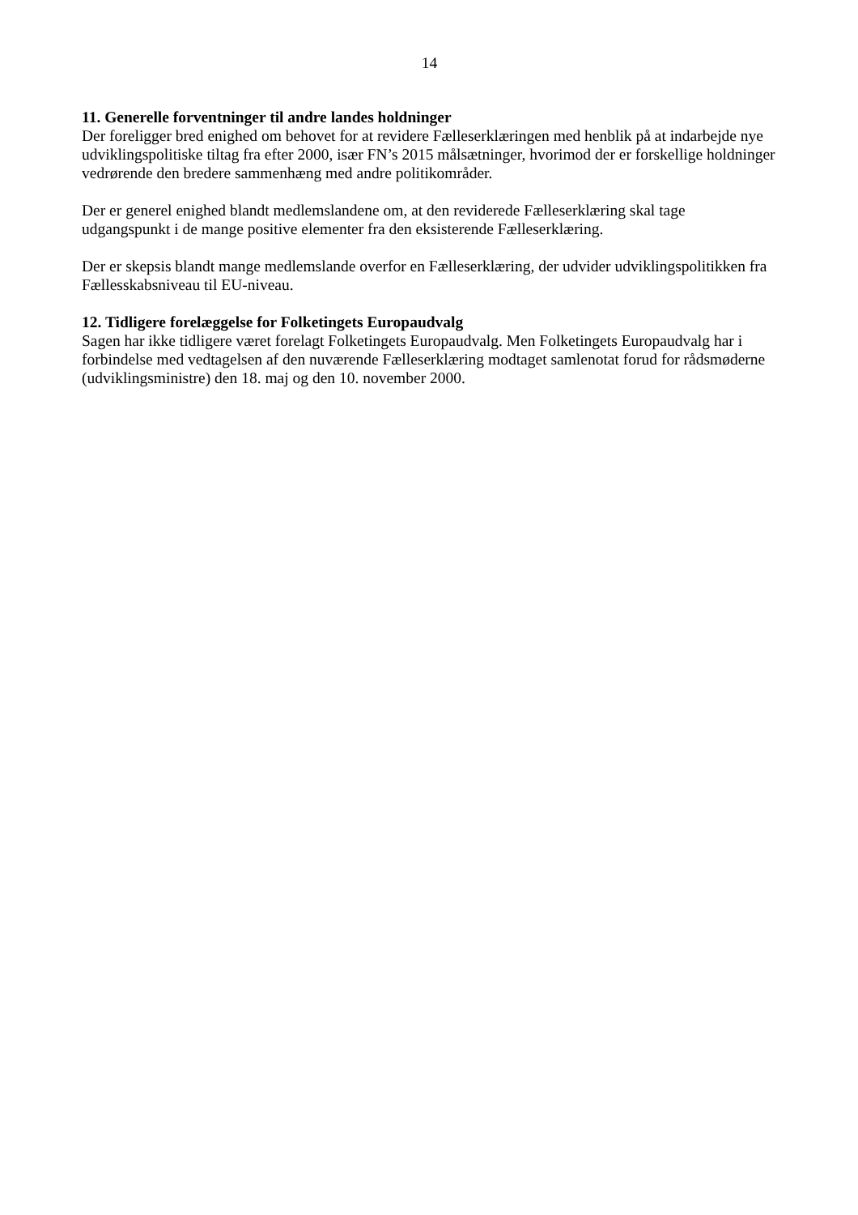14
11. Generelle forventninger til andre landes holdninger
Der foreligger bred enighed om behovet for at revidere Fælleserklæringen med henblik på at indarbejde nye udviklingspolitiske tiltag fra efter 2000, især FN’s 2015 målsætninger, hvorimod der er forskellige holdninger vedrørende den bredere sammenhæng med andre politikområder.
Der er generel enighed blandt medlemslandene om, at den reviderede Fælleserklæring skal tage udgangspunkt i de mange positive elementer fra den eksisterende Fælleserklæring.
Der er skepsis blandt mange medlemslande overfor en Fælleserklæring, der udvider udviklingspolitikken fra Fællesskabsniveau til EU-niveau.
12. Tidligere forelæggelse for Folketingets Europaudvalg
Sagen har ikke tidligere været forelagt Folketingets Europaudvalg. Men Folketingets Europaudvalg har i forbindelse med vedtagelsen af den nuværende Fælleserklæring modtaget samlenotat forud for rådsmøderne (udviklingsministre) den 18. maj og den 10. november 2000.